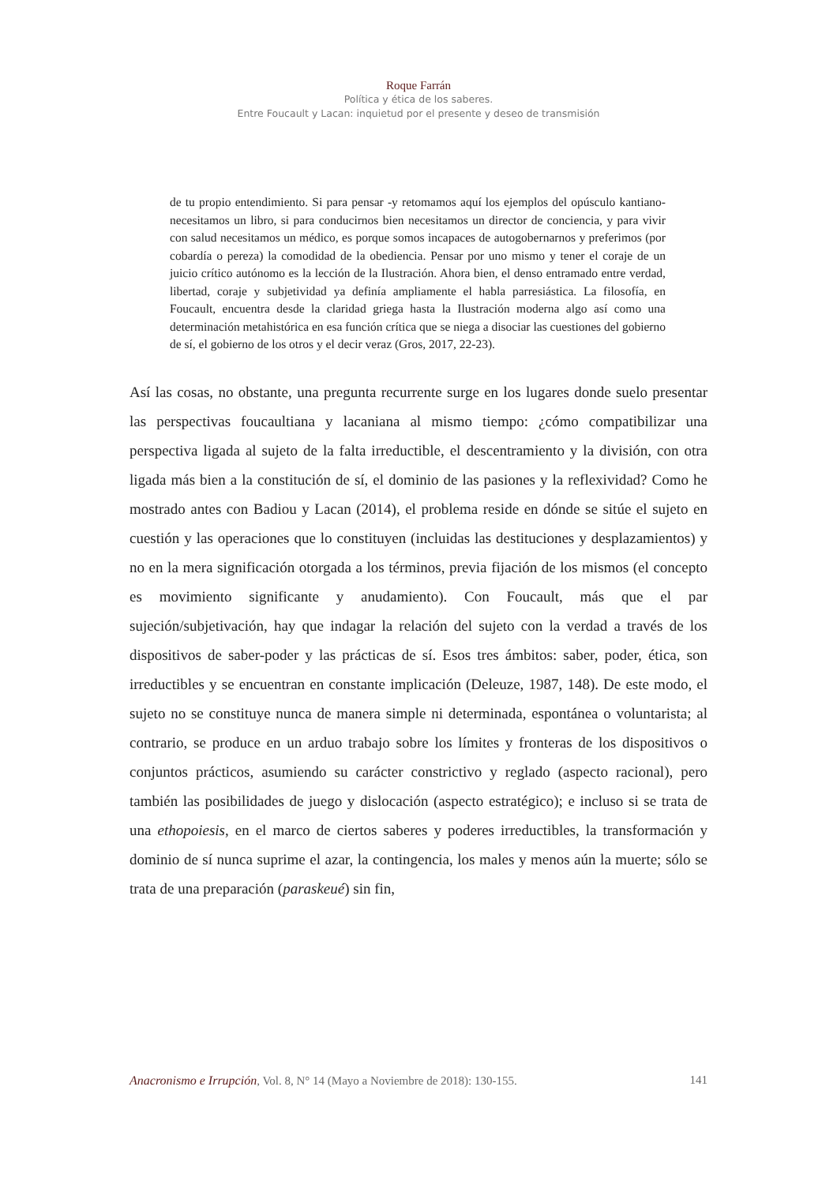Roque Farrán
Política y ética de los saberes.
Entre Foucault y Lacan: inquietud por el presente y deseo de transmisión
de tu propio entendimiento. Si para pensar -y retomamos aquí los ejemplos del opúsculo kantiano- necesitamos un libro, si para conducirnos bien necesitamos un director de conciencia, y para vivir con salud necesitamos un médico, es porque somos incapaces de autogobernarnos y preferimos (por cobardía o pereza) la comodidad de la obediencia. Pensar por uno mismo y tener el coraje de un juicio crítico autónomo es la lección de la Ilustración. Ahora bien, el denso entramado entre verdad, libertad, coraje y subjetividad ya definía ampliamente el habla parresiástica. La filosofía, en Foucault, encuentra desde la claridad griega hasta la Ilustración moderna algo así como una determinación metahistórica en esa función crítica que se niega a disociar las cuestiones del gobierno de sí, el gobierno de los otros y el decir veraz (Gros, 2017, 22-23).
Así las cosas, no obstante, una pregunta recurrente surge en los lugares donde suelo presentar las perspectivas foucaultiana y lacaniana al mismo tiempo: ¿cómo compatibilizar una perspectiva ligada al sujeto de la falta irreductible, el descentramiento y la división, con otra ligada más bien a la constitución de sí, el dominio de las pasiones y la reflexividad? Como he mostrado antes con Badiou y Lacan (2014), el problema reside en dónde se sitúe el sujeto en cuestión y las operaciones que lo constituyen (incluidas las destituciones y desplazamientos) y no en la mera significación otorgada a los términos, previa fijación de los mismos (el concepto es movimiento significante y anudamiento). Con Foucault, más que el par sujeción/subjetivación, hay que indagar la relación del sujeto con la verdad a través de los dispositivos de saber-poder y las prácticas de sí. Esos tres ámbitos: saber, poder, ética, son irreductibles y se encuentran en constante implicación (Deleuze, 1987, 148). De este modo, el sujeto no se constituye nunca de manera simple ni determinada, espontánea o voluntarista; al contrario, se produce en un arduo trabajo sobre los límites y fronteras de los dispositivos o conjuntos prácticos, asumiendo su carácter constrictivo y reglado (aspecto racional), pero también las posibilidades de juego y dislocación (aspecto estratégico); e incluso si se trata de una ethopoiesis, en el marco de ciertos saberes y poderes irreductibles, la transformación y dominio de sí nunca suprime el azar, la contingencia, los males y menos aún la muerte; sólo se trata de una preparación (paraskeué) sin fin,
Anacronismo e Irrupción, Vol. 8, N° 14 (Mayo a Noviembre de 2018): 130-155. 141